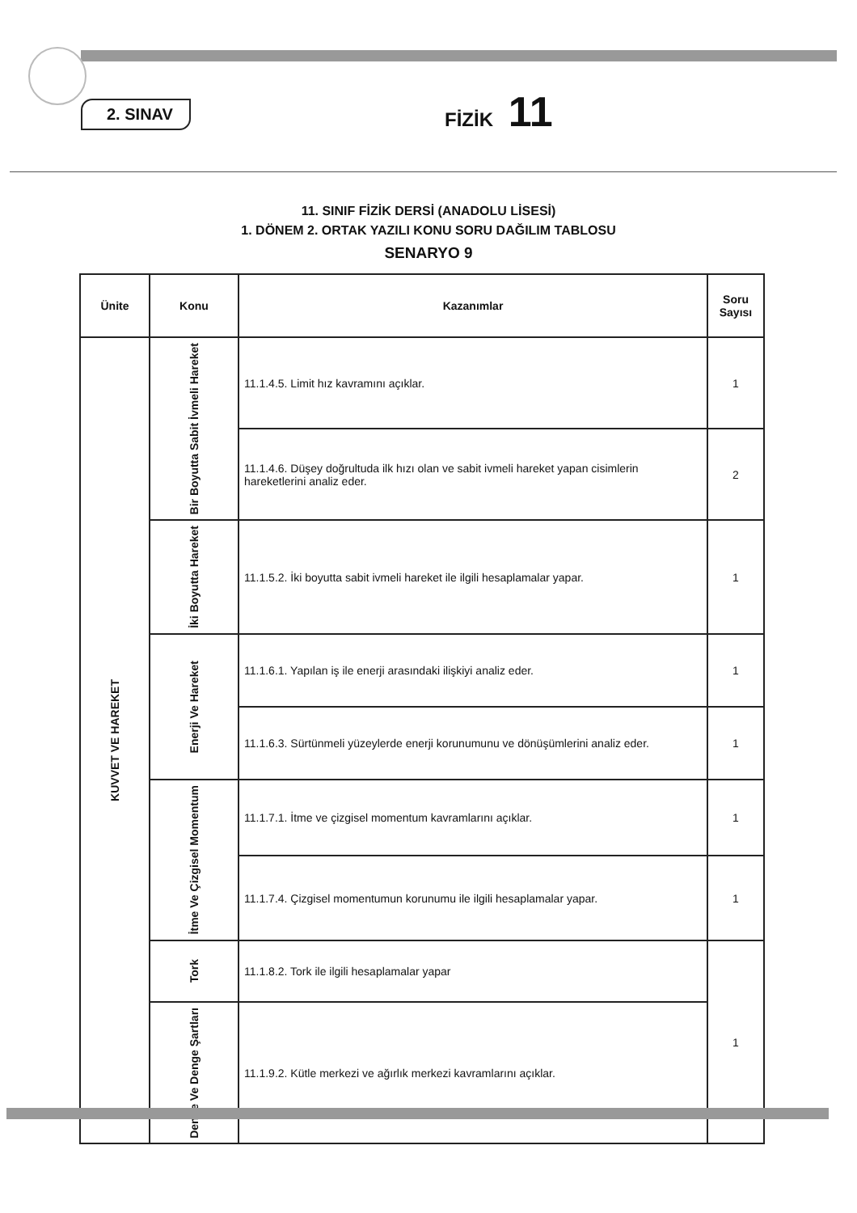2. SINAV FİZİK 11
11. SINIF FİZİK DERSİ (ANADOLU LİSESİ)
1. DÖNEM 2. ORTAK YAZILI KONU SORU DAĞILIM TABLOSU
SENARYO 9
| Ünite | Konu | Kazanımlar | Soru Sayısı |
| --- | --- | --- | --- |
| KUVVET VE HAREKET | Bir Boyutta Sabit İvmeli Hareket | 11.1.4.5. Limit hız kavramını açıklar. | 1 |
| | | 11.1.4.6. Düşey doğrultuda ilk hızı olan ve sabit ivmeli hareket yapan cisimlerin hareketlerini analiz eder. | 2 |
| | İki Boyutta Hareket | 11.1.5.2. İki boyutta sabit ivmeli hareket ile ilgili hesaplamalar yapar. | 1 |
| | Enerji Ve Hareket | 11.1.6.1. Yapılan iş ile enerji arasındaki ilişkiyi analiz eder. | 1 |
| | | 11.1.6.3. Sürtünmeli yüzeylerde enerji korunumunu ve dönüşümlerini analiz eder. | 1 |
| | İtme Ve Çizgisel Momentum | 11.1.7.1. İtme ve çizgisel momentum kavramlarını açıklar. | 1 |
| | | 11.1.7.4. Çizgisel momentumun korunumu ile ilgili hesaplamalar yapar. | 1 |
| | Tork | 11.1.8.2. Tork ile ilgili hesaplamalar yapar | 1 |
| | Denge Ve Denge Şartları | 11.1.9.2. Kütle merkezi ve ağırlık merkezi kavramlarını açıklar. | |